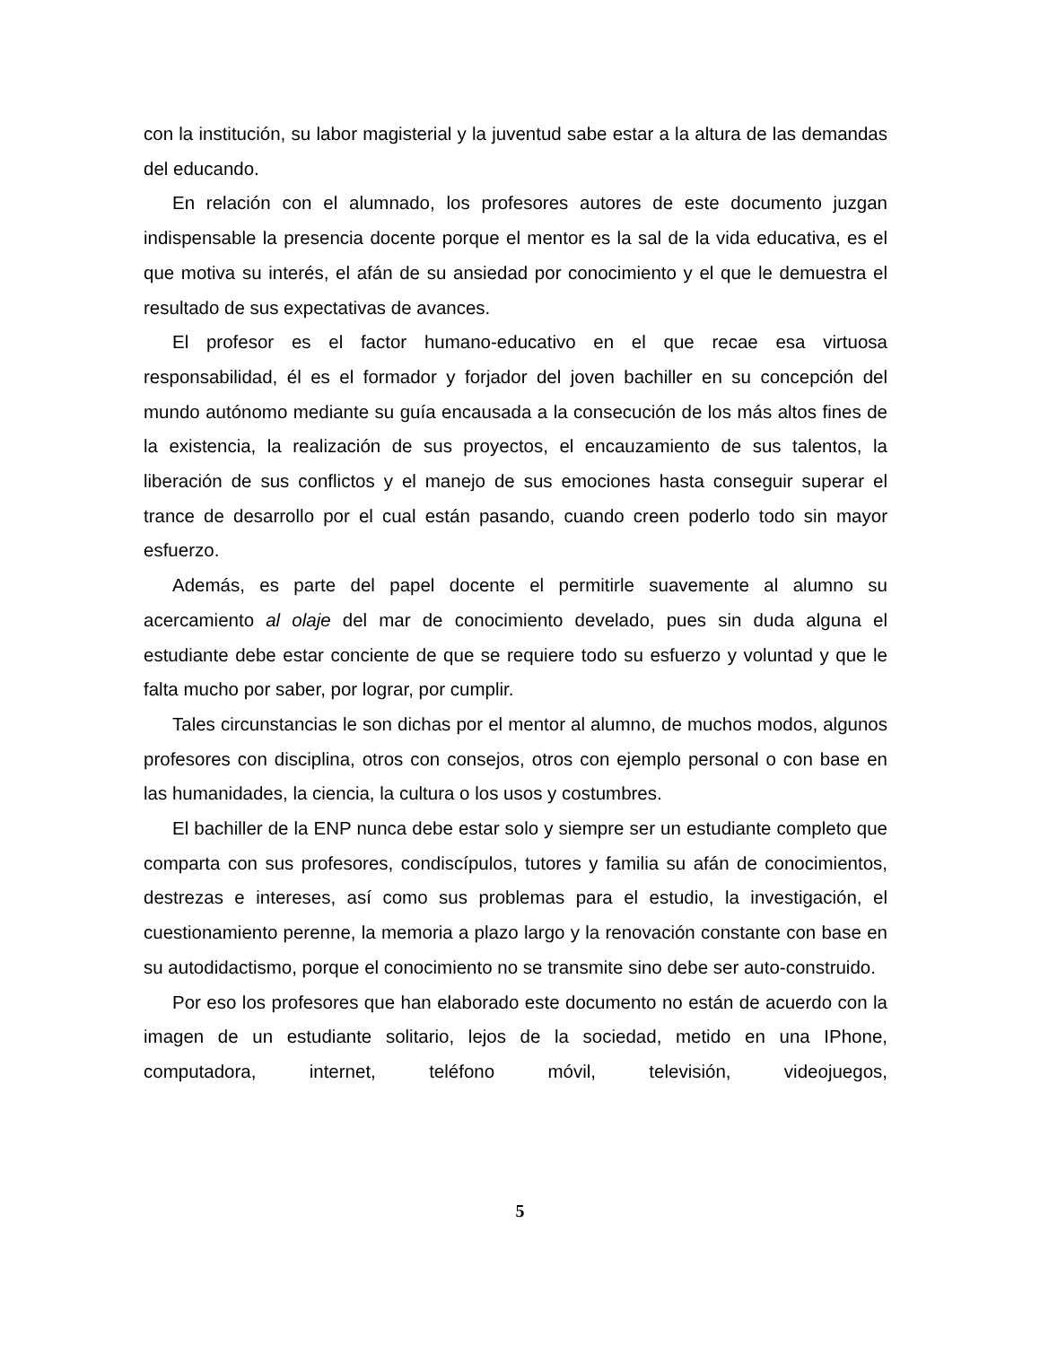con la institución, su labor magisterial y la juventud sabe estar a la altura de las demandas del educando.
En relación con el alumnado, los profesores autores de este documento juzgan indispensable la presencia docente porque el mentor es la sal de la vida educativa, es el que motiva su interés, el afán de su ansiedad por conocimiento y el que le demuestra el resultado de sus expectativas de avances.
El profesor es el factor humano-educativo en el que recae esa virtuosa responsabilidad, él es el formador y forjador del joven bachiller en su concepción del mundo autónomo mediante su guía encausada a la consecución de los más altos fines de la existencia, la realización de sus proyectos, el encauzamiento de sus talentos, la liberación de sus conflictos y el manejo de sus emociones hasta conseguir superar el trance de desarrollo por el cual están pasando, cuando creen poderlo todo sin mayor esfuerzo.
Además, es parte del papel docente el permitirle suavemente al alumno su acercamiento al olaje del mar de conocimiento develado, pues sin duda alguna el estudiante debe estar conciente de que se requiere todo su esfuerzo y voluntad y que le falta mucho por saber, por lograr, por cumplir.
Tales circunstancias le son dichas por el mentor al alumno, de muchos modos, algunos profesores con disciplina, otros con consejos, otros con ejemplo personal o con base en las humanidades, la ciencia, la cultura o los usos y costumbres.
El bachiller de la ENP nunca debe estar solo y siempre ser un estudiante completo que comparta con sus profesores, condiscípulos, tutores y familia su afán de conocimientos, destrezas e intereses, así como sus problemas para el estudio, la investigación, el cuestionamiento perenne, la memoria a plazo largo y la renovación constante con base en su autodidactismo, porque el conocimiento no se transmite sino debe ser auto-construido.
Por eso los profesores que han elaborado este documento no están de acuerdo con la imagen de un estudiante solitario, lejos de la sociedad, metido en una IPhone, computadora, internet, teléfono móvil, televisión, videojuegos,
5